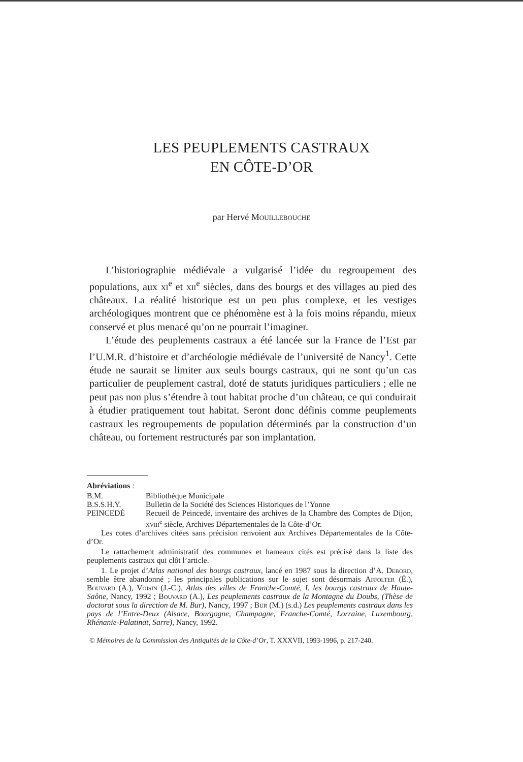LES PEUPLEMENTS CASTRAUX
EN CÔTE-D’OR
par Hervé Mouillebouche
L’historiographie médiévale a vulgarisé l’idée du regroupement des populations, aux xi<sup>e</sup> et xii<sup>e</sup> siècles, dans des bourgs et des villages au pied des châteaux. La réalité historique est un peu plus complexe, et les vestiges archéologiques montrent que ce phénomène est à la fois moins répandu, mieux conservé et plus menacé qu’on ne pourrait l’imaginer.
L’étude des peuplements castraux a été lancée sur la France de l’Est par l’U.M.R. d’histoire et d’archéologie médiévale de l’université de Nancy<sup>1</sup>. Cette étude ne saurait se limiter aux seuls bourgs castraux, qui ne sont qu’un cas particulier de peuplement castral, doté de statuts juridiques particuliers ; elle ne peut pas non plus s’étendre à tout habitat proche d’un château, ce qui conduirait à étudier pratiquement tout habitat. Seront donc définis comme peuplements castraux les regroupements de population déterminés par la construction d’un château, ou fortement restructurés par son implantation.
Abréviations :
| B.M. | Bibliothèque Municipale |
| B.S.S.H.Y. | Bulletin de la Société des Sciences Historiques de l’Yonne |
| PEINCEDÉ | Recueil de Peincedé, inventaire des archives de la Chambre des Comptes de Dijon, xviii<sup>e</sup> siècle, Archives Départementales de la Côte-d’Or. |
Les cotes d’archives citées sans précision renvoient aux Archives Départementales de la Côte-d’Or.
Le rattachement administratif des communes et hameaux cités est précisé dans la liste des peuplements castraux qui clôt l’article.
1. Le projet d’Atlas national des bourgs castraux, lancé en 1987 sous la direction d’A. Debord, semble être abandonné ; les principales publications sur le sujet sont désormais Affolter (É.), Bouvard (A.), Voisin (J.-C.), Atlas des villes de Franche-Comté, I. les bourgs castraux de Haute-Saône, Nancy, 1992 ; Bouvard (A.), Les peuplements castraux de la Montagne du Doubs, (Thèse de doctorat sous la direction de M. Bur), Nancy, 1997 ; Bur (M.) (s.d.) Les peuplements castraux dans les pays de l’Entre-Deux (Alsace, Bourgogne, Champagne, Franche-Comté, Lorraine, Luxembourg, Rhénanie-Palatinat, Sarre), Nancy, 1992.
© Mémoires de la Commission des Antiquités de la Côte-d’Or, T. XXXVII, 1993-1996, p. 217-240.